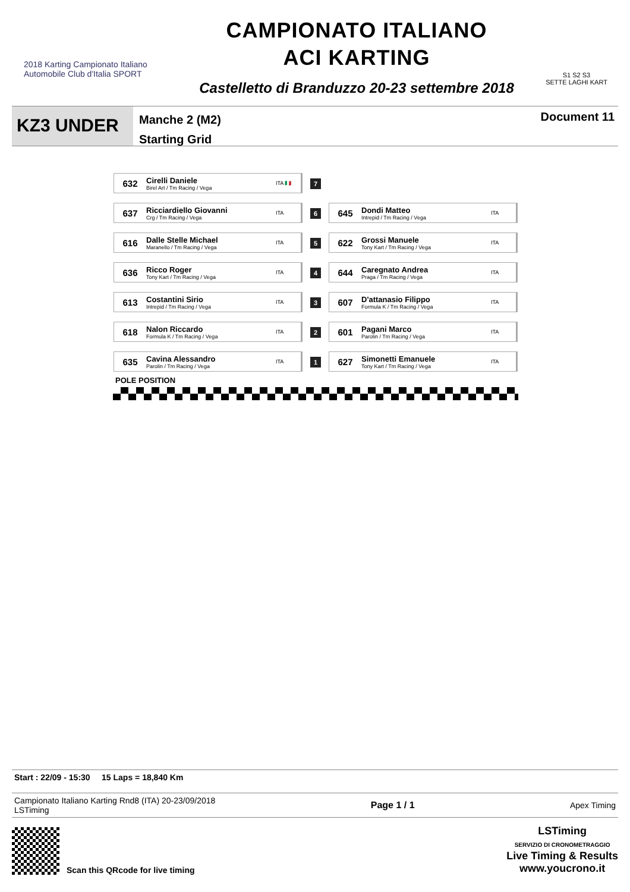2018 Karting Campionato Italiano
Automobile Club d'Italia SPORT
CAMPIONATO ITALIANO
ACI KARTING
Castelletto di Branduzzo 20-23 settembre 2018
S1 S2 S3
SETTE LAGHI KART
KZ3 UNDER
Manche 2 (M2)
Starting Grid
Document 11
| / 632 / Cirelli Daniele Birel Art / Tm Racing / Vega / ITA 🇮🇹 / | 7 | |
| / 637 / Ricciardiello Giovanni Crg / Tm Racing / Vega / ITA / | 6 | / 645 / Dondi Matteo Intrepid / Tm Racing / Vega / ITA / |
| / 616 / Dalle Stelle Michael Maranello / Tm Racing / Vega / ITA / | 5 | / 622 / Grossi Manuele Tony Kart / Tm Racing / Vega / ITA / |
| / 636 / Ricco Roger Tony Kart / Tm Racing / Vega / ITA / | 4 | / 644 / Caregnato Andrea Praga / Tm Racing / Vega / ITA / |
| / 613 / Costantini Sirio Intrepid / Tm Racing / Vega / ITA / | 3 | / 607 / D'attanasio Filippo Formula K / Tm Racing / Vega / ITA / |
| / 618 / Nalon Riccardo Formula K / Tm Racing / Vega / ITA / | 2 | / 601 / Pagani Marco Parolin / Tm Racing / Vega / ITA / |
| / 635 / Cavina Alessandro Parolin / Tm Racing / Vega / ITA / | 1 | / 627 / Simonetti Emanuele Tony Kart / Tm Racing / Vega / ITA / |
POLE POSITION
Start : 22/09 - 15:30 15 Laps = 18,840 Km
Campionato Italiano Karting Rnd8 (ITA) 20-23/09/2018
LSTiming
Page 1 / 1 Apex Timing
Scan this QRcode for live timing
LSTiming
SERVIZIO DI CRONOMETRAGGIO
Live Timing & Results
www.youcrono.it